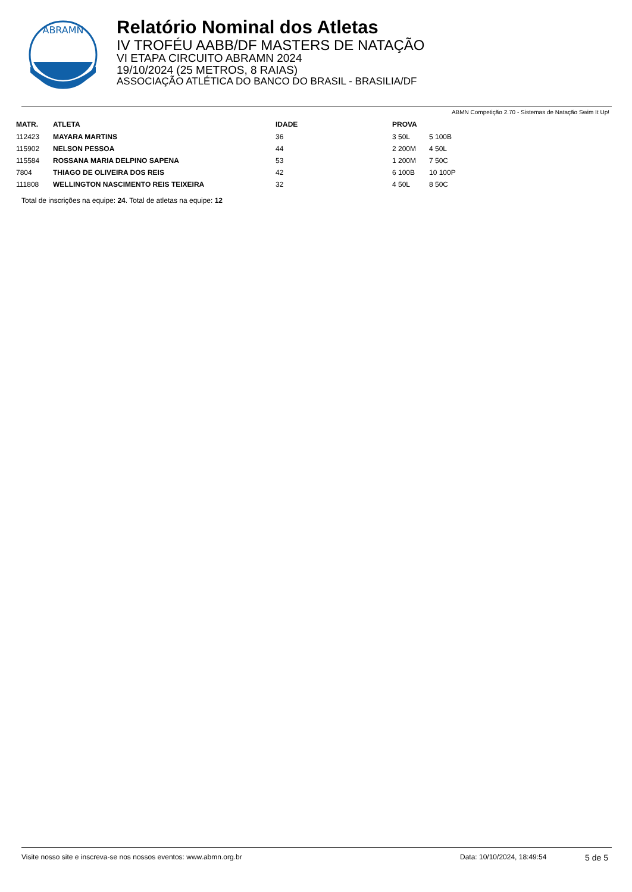ABRAMN
Relatório Nominal dos Atletas
IV TROFÉU AABB/DF MASTERS DE NATAÇÃO
VI ETAPA CIRCUITO ABRAMN 2024
19/10/2024 (25 METROS, 8 RAIAS)
ASSOCIAÇÃO ATLÉTICA DO BANCO DO BRASIL - BRASILIA/DF
ABMN Competição 2.70 - Sistemas de Natação Swim It Up!
| MATR. | ATLETA | IDADE | PROVA | |
| --- | --- | --- | --- | --- |
| 112423 | MAYARA MARTINS | 36 | 3 50L | 5 100B |
| 115902 | NELSON PESSOA | 44 | 2 200M | 4 50L |
| 115584 | ROSSANA MARIA DELPINO SAPENA | 53 | 1 200M | 7 50C |
| 7804 | THIAGO DE OLIVEIRA DOS REIS | 42 | 6 100B | 10 100P |
| 111808 | WELLINGTON NASCIMENTO REIS TEIXEIRA | 32 | 4 50L | 8 50C |
Total de inscrições na equipe: 24. Total de atletas na equipe: 12
Visite nosso site e inscreva-se nos nossos eventos: www.abmn.org.br Data: 10/10/2024, 18:49:54 5 de 5